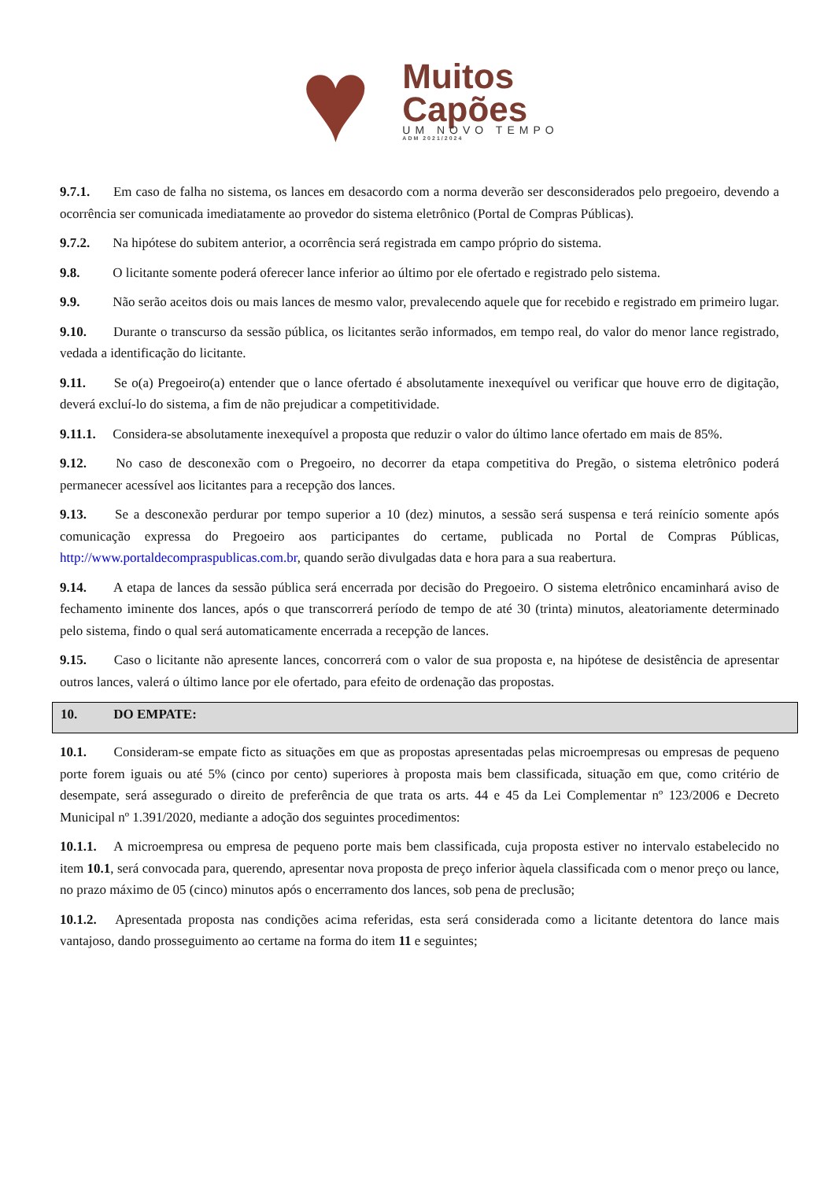♥
Muitos
Capões
UM NOVO TEMPO
ADM 2021/2024
9.7.1. Em caso de falha no sistema, os lances em desacordo com a norma deverão ser desconsiderados pelo pregoeiro, devendo a ocorrência ser comunicada imediatamente ao provedor do sistema eletrônico (Portal de Compras Públicas).
9.7.2. Na hipótese do subitem anterior, a ocorrência será registrada em campo próprio do sistema.
9.8. O licitante somente poderá oferecer lance inferior ao último por ele ofertado e registrado pelo sistema.
9.9. Não serão aceitos dois ou mais lances de mesmo valor, prevalecendo aquele que for recebido e registrado em primeiro lugar.
9.10. Durante o transcurso da sessão pública, os licitantes serão informados, em tempo real, do valor do menor lance registrado, vedada a identificação do licitante.
9.11. Se o(a) Pregoeiro(a) entender que o lance ofertado é absolutamente inexequível ou verificar que houve erro de digitação, deverá excluí-lo do sistema, a fim de não prejudicar a competitividade.
9.11.1. Considera-se absolutamente inexequível a proposta que reduzir o valor do último lance ofertado em mais de 85%.
9.12. No caso de desconexão com o Pregoeiro, no decorrer da etapa competitiva do Pregão, o sistema eletrônico poderá permanecer acessível aos licitantes para a recepção dos lances.
9.13. Se a desconexão perdurar por tempo superior a 10 (dez) minutos, a sessão será suspensa e terá reinício somente após comunicação expressa do Pregoeiro aos participantes do certame, publicada no Portal de Compras Públicas, http://www.portaldecompraspublicas.com.br, quando serão divulgadas data e hora para a sua reabertura.
9.14. A etapa de lances da sessão pública será encerrada por decisão do Pregoeiro. O sistema eletrônico encaminhará aviso de fechamento iminente dos lances, após o que transcorrerá período de tempo de até 30 (trinta) minutos, aleatoriamente determinado pelo sistema, findo o qual será automaticamente encerrada a recepção de lances.
9.15. Caso o licitante não apresente lances, concorrerá com o valor de sua proposta e, na hipótese de desistência de apresentar outros lances, valerá o último lance por ele ofertado, para efeito de ordenação das propostas.
10. DO EMPATE:
10.1. Consideram-se empate ficto as situações em que as propostas apresentadas pelas microempresas ou empresas de pequeno porte forem iguais ou até 5% (cinco por cento) superiores à proposta mais bem classificada, situação em que, como critério de desempate, será assegurado o direito de preferência de que trata os arts. 44 e 45 da Lei Complementar nº 123/2006 e Decreto Municipal nº 1.391/2020, mediante a adoção dos seguintes procedimentos:
10.1.1. A microempresa ou empresa de pequeno porte mais bem classificada, cuja proposta estiver no intervalo estabelecido no item 10.1, será convocada para, querendo, apresentar nova proposta de preço inferior àquela classificada com o menor preço ou lance, no prazo máximo de 05 (cinco) minutos após o encerramento dos lances, sob pena de preclusão;
10.1.2. Apresentada proposta nas condições acima referidas, esta será considerada como a licitante detentora do lance mais vantajoso, dando prosseguimento ao certame na forma do item 11 e seguintes;